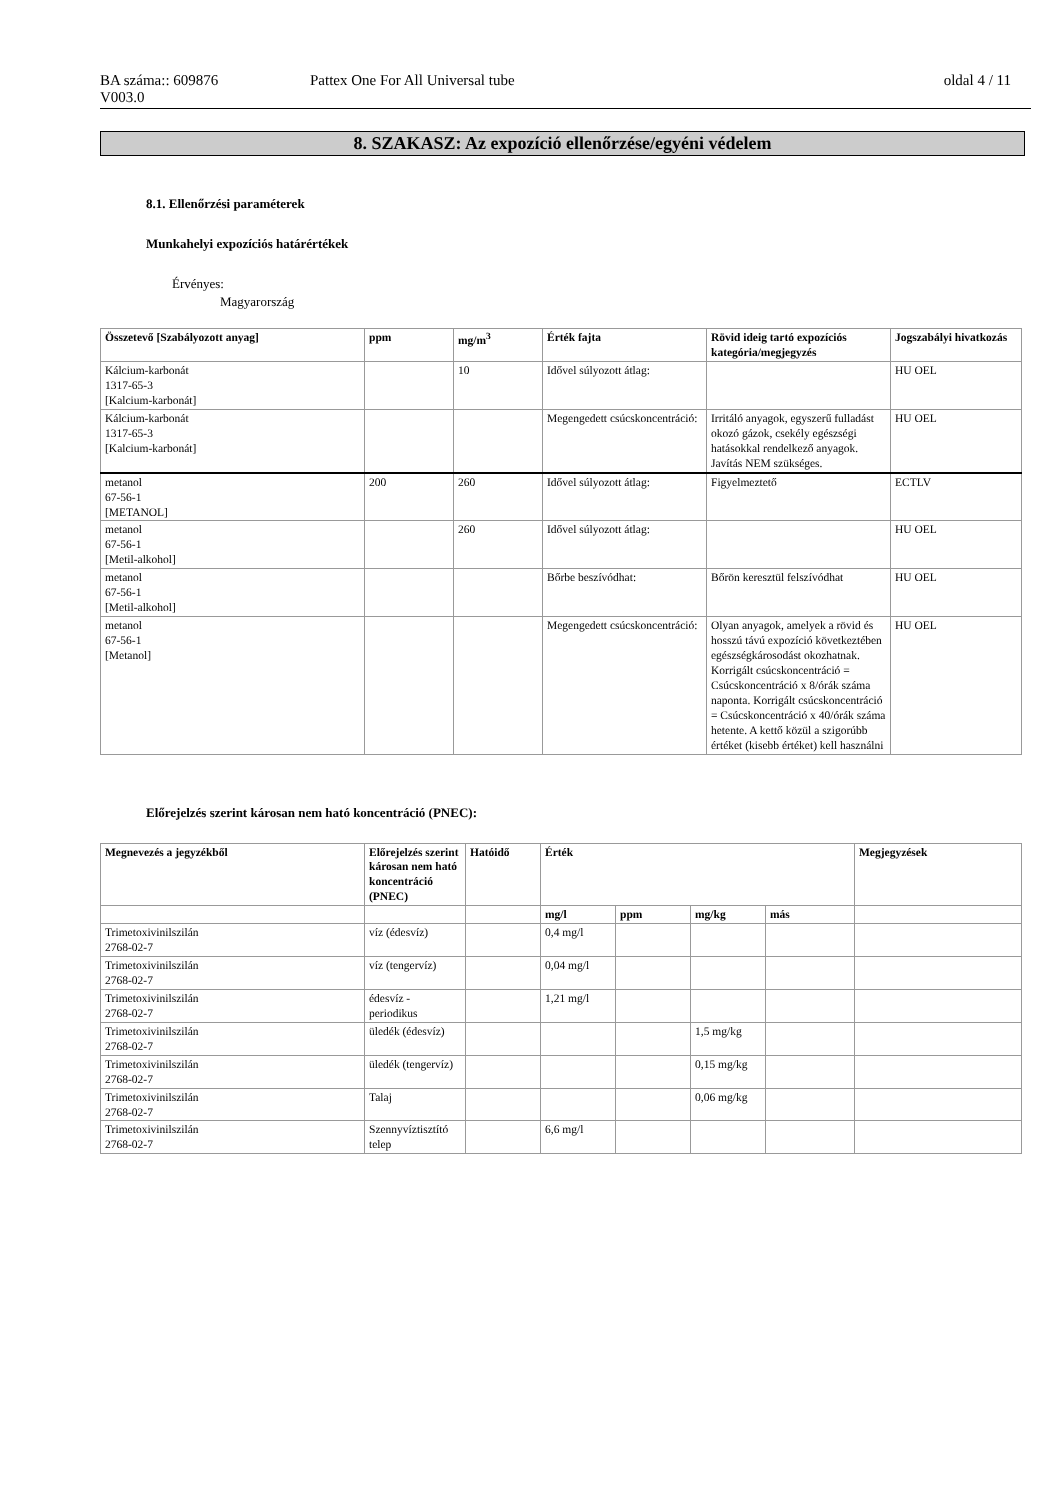BA száma:: 609876
V003.0
Pattex One For All Universal tube
oldal 4 / 11
8. SZAKASZ: Az expozíció ellenőrzése/egyéni védelem
8.1. Ellenőrzési paraméterek
Munkahelyi expozíciós határértékek
Érvényes:
Magyarország
| Összetevő [Szabályozott anyag] | ppm | mg/m<sup>3</sup> | Érték fajta | Rövid ideig tartó expozíciós kategória/megjegyzés | Jogszabályi hivatkozás |
| --- | --- | --- | --- | --- | --- |
| Kálcium-karbonát 1317-65-3 [Kalcium-karbonát] | | 10 | Idővel súlyozott átlag: | | HU OEL |
| Kálcium-karbonát 1317-65-3 [Kalcium-karbonát] | | | Megengedett csúcskoncentráció: | Irritáló anyagok, egyszerű fulladást okozó gázok, csekély egészségi hatásokkal rendelkező anyagok. Javítás NEM szükséges. | HU OEL |
| metanol 67-56-1 [METANOL] | 200 | 260 | Idővel súlyozott átlag: | Figyelmeztető | ECTLV |
| metanol 67-56-1 [Metil-alkohol] | | 260 | Idővel súlyozott átlag: | | HU OEL |
| metanol 67-56-1 [Metil-alkohol] | | | Bőrbe beszívódhat: | Bőrön keresztül felszívódhat | HU OEL |
| metanol 67-56-1 [Metanol] | | | Megengedett csúcskoncentráció: | Olyan anyagok, amelyek a rövid és hosszú távú expozíció következtében egészségkárosodást okozhatnak. Korrigált csúcskoncentráció = Csúcskoncentráció x 8/órák száma naponta. Korrigált csúcskoncentráció = Csúcskoncentráció x 40/órák száma hetente. A kettő közül a szigorúbb értéket (kisebb értéket) kell használni | HU OEL |
Előrejelzés szerint károsan nem ható koncentráció (PNEC):
| Megnevezés a jegyzékből | Előrejelzés szerint károsan nem ható koncentráció (PNEC) | Hatóidő | Érték | | | | Megjegyzések |
| --- | --- | --- | --- | --- | --- | --- | --- |
| | | | mg/l | ppm | mg/kg | más | |
| Trimetoxivinilszilán 2768-02-7 | víz (édesvíz) | | 0,4 mg/l | | | | |
| Trimetoxivinilszilán 2768-02-7 | víz (tengervíz) | | 0,04 mg/l | | | | |
| Trimetoxivinilszilán 2768-02-7 | édesvíz - periodikus | | 1,21 mg/l | | | | |
| Trimetoxivinilszilán 2768-02-7 | üledék (édesvíz) | | | | 1,5 mg/kg | | |
| Trimetoxivinilszilán 2768-02-7 | üledék (tengervíz) | | | | 0,15 mg/kg | | |
| Trimetoxivinilszilán 2768-02-7 | Talaj | | | | 0,06 mg/kg | | |
| Trimetoxivinilszilán 2768-02-7 | Szennyvíztisztító telep | | 6,6 mg/l | | | | |